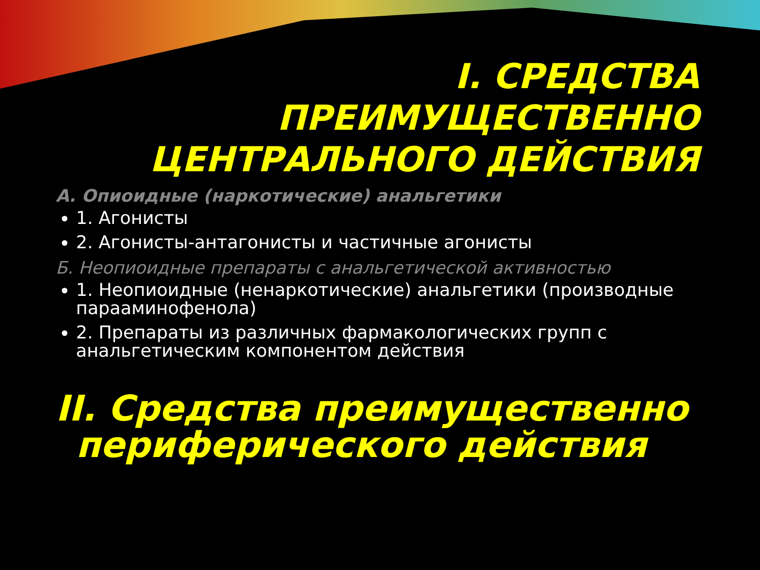I. СРЕДСТВА ПРЕИМУЩЕСТВЕННО ЦЕНТРАЛЬНОГО ДЕЙСТВИЯ
А. Опиоидные (наркотические) анальгетики
1. Агонисты
2. Агонисты-антагонисты и частичные агонисты
Б. Неопиоидные препараты с анальгетической активностью
1. Неопиоидные (ненаркотические) анальгетики (производные парааминофенола)
2. Препараты из различных фармакологических групп с анальгетическим компонентом действия
II. Средства преимущественно периферического действия